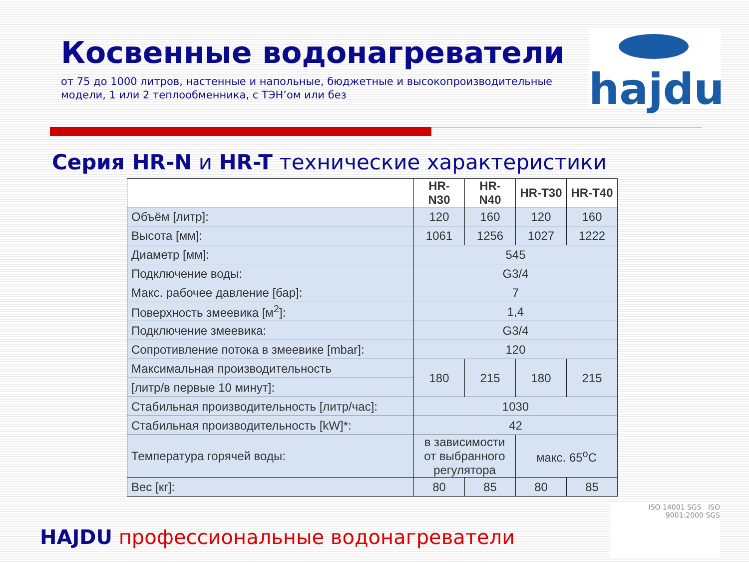hajdu
Косвенные водонагреватели
от 75 до 1000 литров, настенные и напольные, бюджетные и высокопроизводительные модели, 1 или 2 теплообменника, с ТЭН’ом или без
Серия HR-N и HR-T технические характеристики
| | HR-N30 | HR-N40 | HR-T30 | HR-T40 |
| --- | --- | --- | --- | --- |
| Объём [литр]: | 120 | 160 | 120 | 160 |
| Высота [мм]: | 1061 | 1256 | 1027 | 1222 |
| Диаметр [мм]: | 545 | | | |
| Подключение воды: | G3/4 | | | |
| Макс. рабочее давление [бар]: | 7 | | | |
| Поверхность змеевика [м<sup>2</sup>]: | 1,4 | | | |
| Подключение змеевика: | G3/4 | | | |
| Сопротивление потока в змеевике [mbar]: | 120 | | | |
| Максимальная производительность | 180 | 215 | 180 | 215 |
| [литр/в первые 10 минут]: | | | | |
| Стабильная производительность [литр/час]: | 1030 | | | |
| Стабильная производительность [kW]*: | 42 | | | |
| Температура горячей воды: | в зависимости от выбранного регулятора | | макс. 65<sup>o</sup>C | |
| Вес [кг]: | 80 | 85 | 80 | 85 |
HAJDU профессиональные водонагреватели
ISO 14001 SGS ISO 9001:2000 SGS